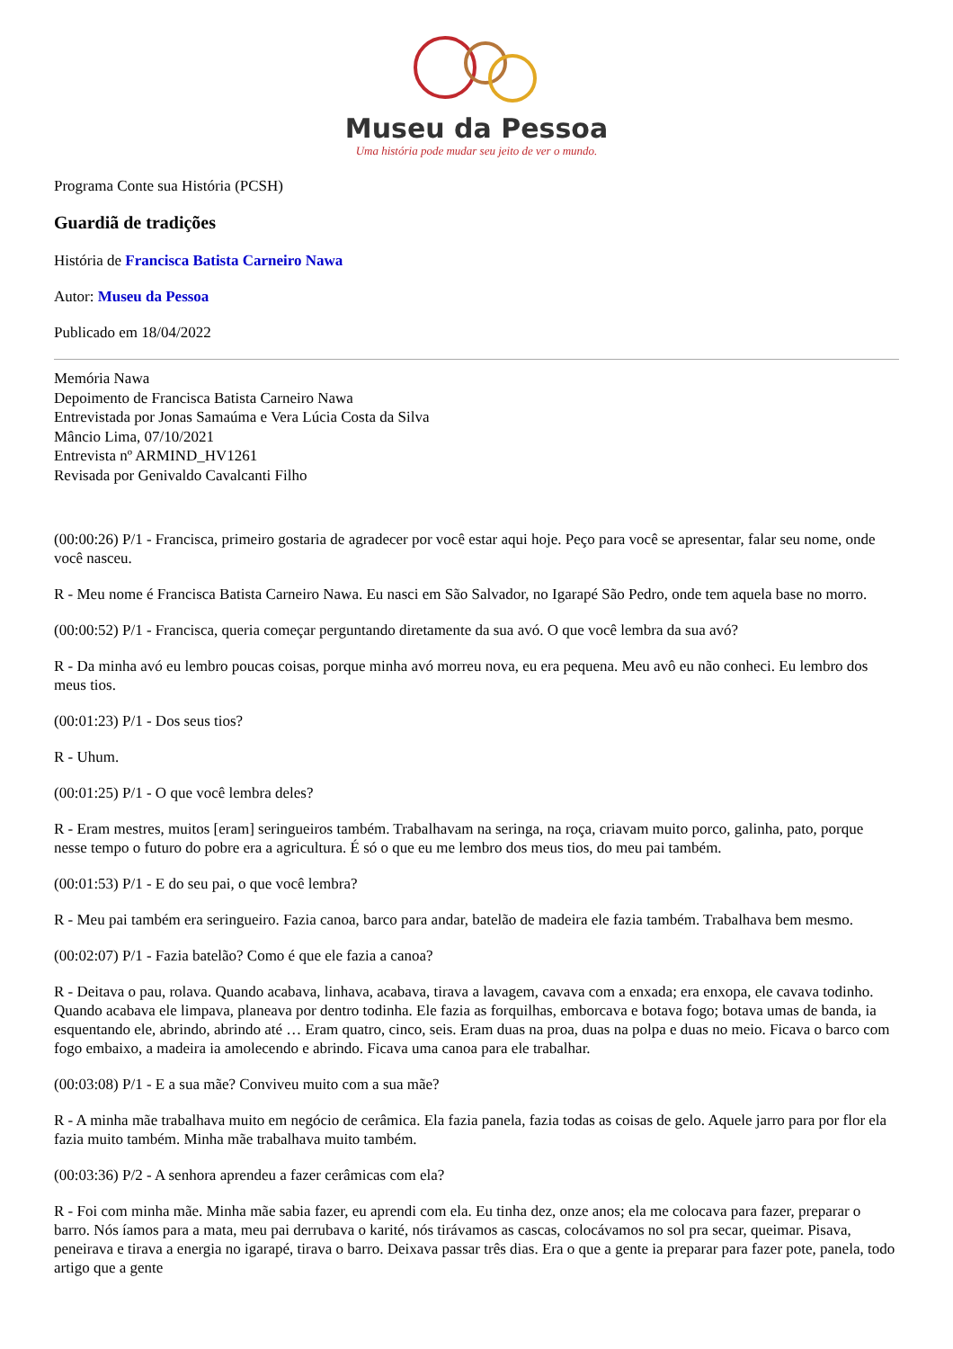Museu da Pessoa
Uma história pode mudar seu jeito de ver o mundo.
Programa Conte sua História (PCSH)
Guardiã de tradições
História de Francisca Batista Carneiro Nawa
Autor: Museu da Pessoa
Publicado em 18/04/2022
Memória Nawa
Depoimento de Francisca Batista Carneiro Nawa
Entrevistada por Jonas Samaúma e Vera Lúcia Costa da Silva
Mâncio Lima, 07/10/2021
Entrevista nº ARMIND_HV1261
Revisada por Genivaldo Cavalcanti Filho
(00:00:26) P/1 - Francisca, primeiro gostaria de agradecer por você estar aqui hoje. Peço para você se apresentar, falar seu nome, onde você nasceu.
R - Meu nome é Francisca Batista Carneiro Nawa. Eu nasci em São Salvador, no Igarapé São Pedro, onde tem aquela base no morro.
(00:00:52) P/1 - Francisca, queria começar perguntando diretamente da sua avó. O que você lembra da sua avó?
R - Da minha avó eu lembro poucas coisas, porque minha avó morreu nova, eu era pequena. Meu avô eu não conheci. Eu lembro dos meus tios.
(00:01:23) P/1 - Dos seus tios?
R - Uhum.
(00:01:25) P/1 - O que você lembra deles?
R - Eram mestres, muitos [eram] seringueiros também. Trabalhavam na seringa, na roça, criavam muito porco, galinha, pato, porque nesse tempo o futuro do pobre era a agricultura. É só o que eu me lembro dos meus tios, do meu pai também.
(00:01:53) P/1 - E do seu pai, o que você lembra?
R - Meu pai também era seringueiro. Fazia canoa, barco para andar, batelão de madeira ele fazia também. Trabalhava bem mesmo.
(00:02:07) P/1 - Fazia batelão? Como é que ele fazia a canoa?
R - Deitava o pau, rolava. Quando acabava, linhava, acabava, tirava a lavagem, cavava com a enxada; era enxopa, ele cavava todinho. Quando acabava ele limpava, planeava por dentro todinha. Ele fazia as forquilhas, emborcava e botava fogo; botava umas de banda, ia esquentando ele, abrindo, abrindo até … Eram quatro, cinco, seis. Eram duas na proa, duas na polpa e duas no meio. Ficava o barco com fogo embaixo, a madeira ia amolecendo e abrindo. Ficava uma canoa para ele trabalhar.
(00:03:08) P/1 - E a sua mãe? Conviveu muito com a sua mãe?
R - A minha mãe trabalhava muito em negócio de cerâmica. Ela fazia panela, fazia todas as coisas de gelo. Aquele jarro para por flor ela fazia muito também. Minha mãe trabalhava muito também.
(00:03:36) P/2 - A senhora aprendeu a fazer cerâmicas com ela?
R - Foi com minha mãe. Minha mãe sabia fazer, eu aprendi com ela. Eu tinha dez, onze anos; ela me colocava para fazer, preparar o barro. Nós íamos para a mata, meu pai derrubava o karité, nós tirávamos as cascas, colocávamos no sol pra secar, queimar. Pisava, peneirava e tirava a energia no igarapé, tirava o barro. Deixava passar três dias. Era o que a gente ia preparar para fazer pote, panela, todo artigo que a gente